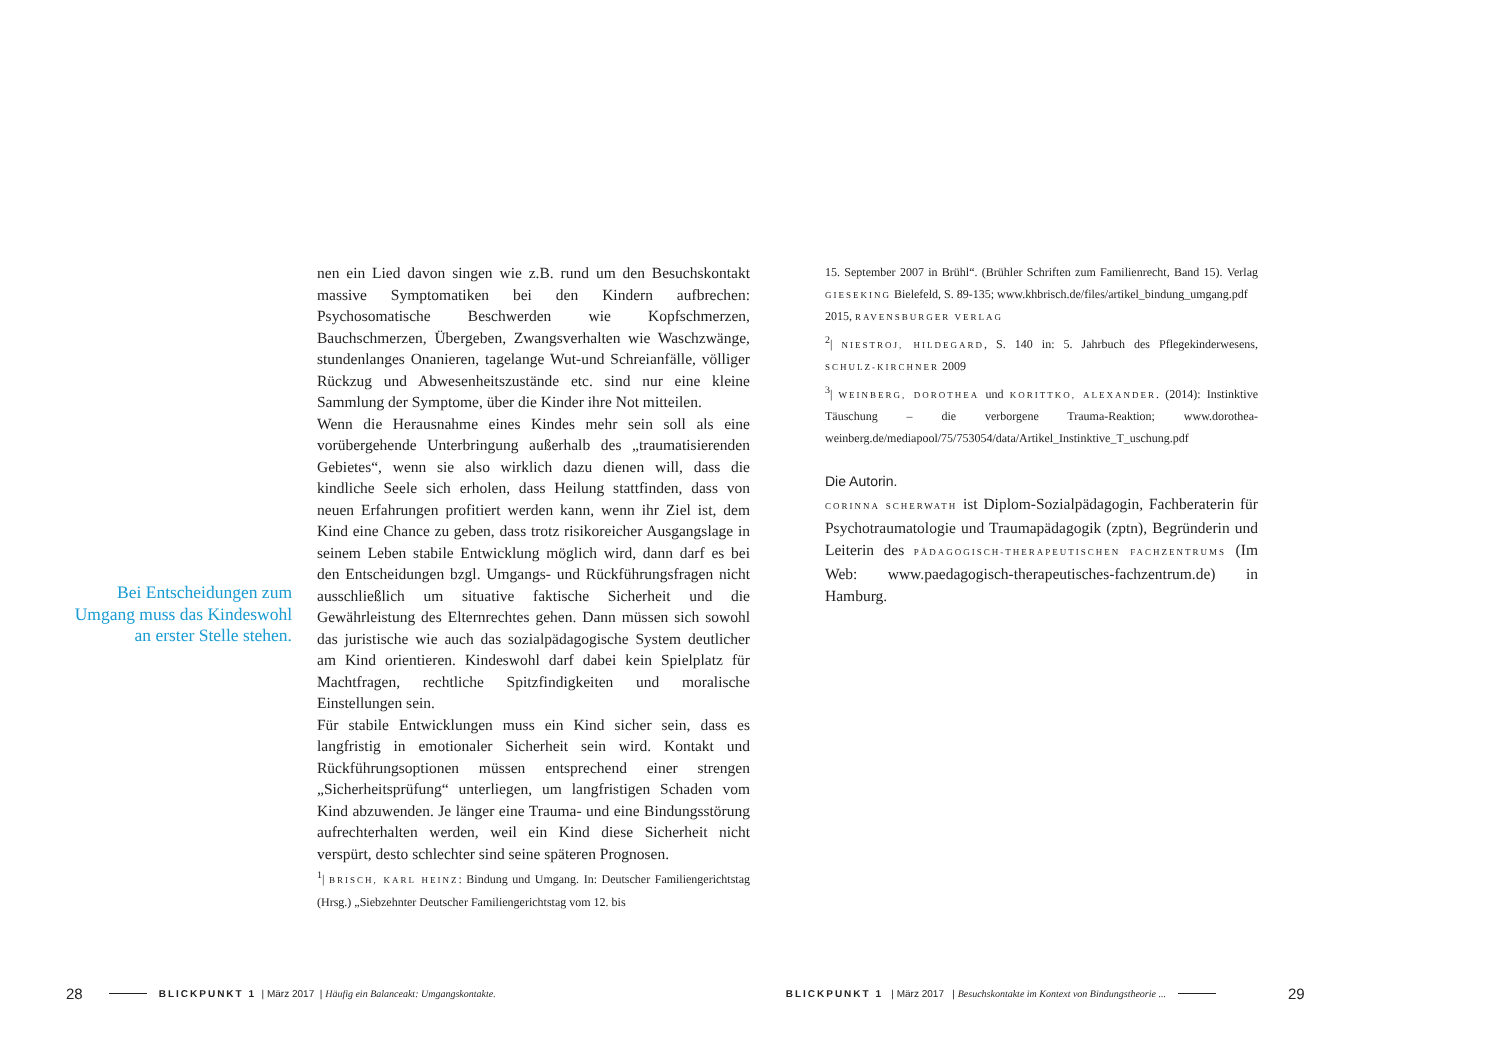Bei Entscheidungen zum Umgang muss das Kindeswohl an erster Stelle stehen.
nen ein Lied davon singen wie z.B. rund um den Besuchskontakt massive Symptomatiken bei den Kindern aufbrechen: Psychosomatische Beschwerden wie Kopfschmerzen, Bauchschmerzen, Übergeben, Zwangsverhalten wie Waschzwänge, stundenlanges Onanieren, tagelange Wut-und Schreianfälle, völliger Rückzug und Abwesenheitszustände etc. sind nur eine kleine Sammlung der Symptome, über die Kinder ihre Not mitteilen.
Wenn die Herausnahme eines Kindes mehr sein soll als eine vorübergehende Unterbringung außerhalb des „traumatisierenden Gebietes“, wenn sie also wirklich dazu dienen will, dass die kindliche Seele sich erholen, dass Heilung stattfinden, dass von neuen Erfahrungen profitiert werden kann, wenn ihr Ziel ist, dem Kind eine Chance zu geben, dass trotz risikoreicher Ausgangslage in seinem Leben stabile Entwicklung möglich wird, dann darf es bei den Entscheidungen bzgl. Umgangs- und Rückführungsfragen nicht ausschließlich um situative faktische Sicherheit und die Gewährleistung des Elternrechtes gehen. Dann müssen sich sowohl das juristische wie auch das sozialpädagogische System deutlicher am Kind orientieren. Kindeswohl darf dabei kein Spielplatz für Machtfragen, rechtliche Spitzfindigkeiten und moralische Einstellungen sein.
Für stabile Entwicklungen muss ein Kind sicher sein, dass es langfristig in emotionaler Sicherheit sein wird. Kontakt und Rückführungsoptionen müssen entsprechend einer strengen „Sicherheitsprüfung“ unterliegen, um langfristigen Schaden vom Kind abzuwenden. Je länger eine Trauma- und eine Bindungsstörung aufrechterhalten werden, weil ein Kind diese Sicherheit nicht verspürt, desto schlechter sind seine späteren Prognosen.
<sup>1</sup>| BRISCH, KARL HEINZ: Bindung und Umgang. In: Deutscher Familiengerichtstag (Hrsg.) „Siebzehnter Deutscher Familiengerichtstag vom 12. bis
15. September 2007 in Brühl“. (Brühler Schriften zum Familienrecht, Band 15). Verlag GIESEKING Bielefeld, S. 89-135; www.khbrisch.de/files/artikel_bindung_umgang.pdf
2015, RAVENSBURGER VERLAG
<sup>2</sup>| NIESTROJ, HILDEGARD, S. 140 in: 5. Jahrbuch des Pflegekinderwesens, SCHULZ-KIRCHNER 2009
<sup>3</sup>| WEINBERG, DOROTHEA und KORITTKO, ALEXANDER. (2014): Instinktive Täuschung – die verborgene Trauma-Reaktion; www.dorothea-weinberg.de/mediapool/75/753054/data/Artikel_Instinktive_T_uschung.pdf
Die Autorin.
CORINNA SCHERWATH ist Diplom-Sozialpädagogin, Fachberaterin für Psychotraumatologie und Traumapädagogik (zptn), Begründerin und Leiterin des PÄDAGOGISCH-THERAPEUTISCHEN FACHZENTRUMS (Im Web: www.paedagogisch-therapeutisches-fachzentrum.de) in Hamburg.
28 BLICKPUNKT 1 | März 2017 | Häufig ein Balanceakt: Umgangskontakte. BLICKPUNKT 1 | März 2017 | Besuchskontakte im Kontext von Bindungstheorie ... 29